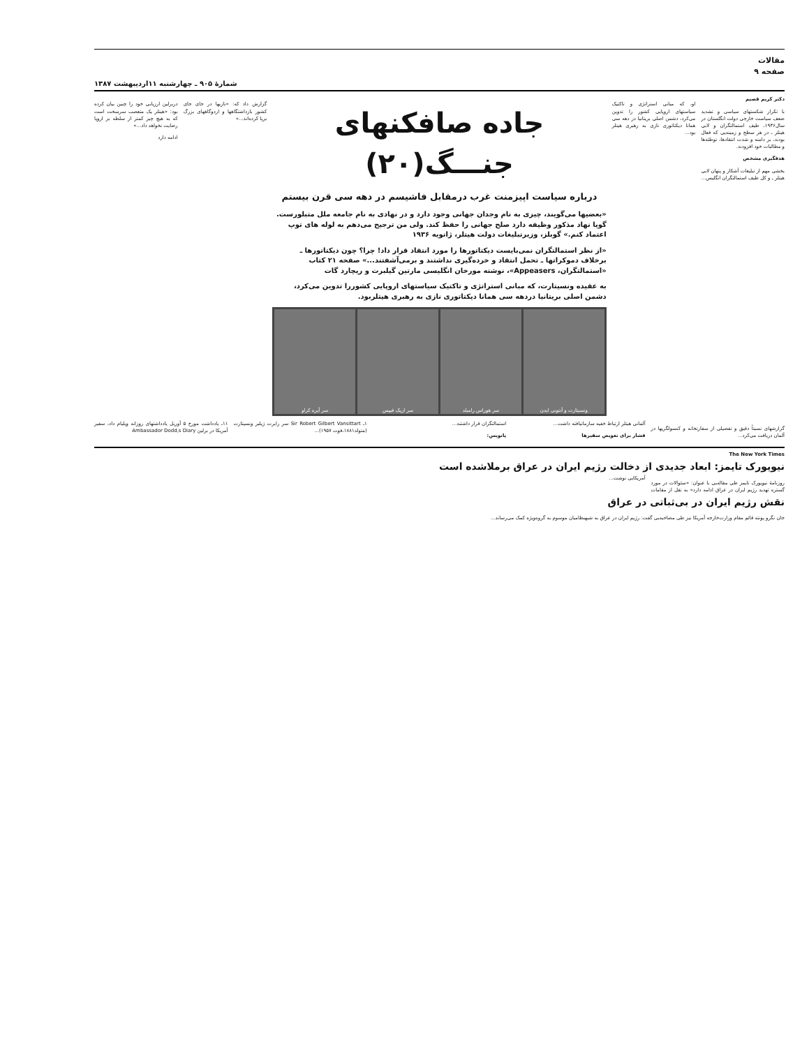مقالات
صفحه ۹
شمارهٔ ۹۰۵ ـ چهارشنبه ۱۱اردیبهشت ۱۳۸۷
دکتر کریم قصیم
با تکرار شکستهای سیاسی و تشدید ضعف سیاست خارجی دولت انگلستان در سال۱۹۳۶، طیف استمالتگران و لابی هیتلر ـ در هر سطح و زمینه‌یی که فعال بودند، بر دامنه و شدت انتقادها، توطئه‌ها و مطالبات خود افزودند.
هدفگیری مشخص
بخشی مهم از تبلیغات آشکار و پنهان لابی هیتلر ـ و کل طیف استمالتگران انگلیس...
او، که مبانی استراتژی و تاکتیک سیاستهای اروپایی کشور را تدوین می‌کرد، دشمن اصلی بریتانیا در دهه سی همانا دیکتاتوری نازی به رهبری هیتلر بود...
جاده صافکنهای جنـــگ(۲۰)
درباره سیاست اپیزمنت غرب درمقابل فاشیسم در دهه سی قرن بیستم
«بعضیها می‌گویند، چیزی به نام وجدان جهانی وجود دارد و در نهادی به نام جامعه ملل متبلورست. گویا نهاد مذکور وظیفه دارد صلح جهانی را حفظ کند. ولی من ترجیح می‌دهم به لوله های توپ اعتماد کنم.» گوبلز، وزیرتبلیغات دولت هیتلر، ژانویه ۱۹۳۶
«از نظر استمالتگران نمی‌بایست دیکتاتورها را مورد انتقاد قرار داد! چرا؟ چون دیکتاتورها ـ برخلاف دموکراتها ـ تحمل انتقاد و خرده‌گیری نداشتند و برمی‌آشفتند...» صفحه ۲۱ کتاب «استمالتگران، Appeasers»، نوشته مورخان انگلیسی مارتین گیلبرت و ریچارد گات
به عقیده ونسیتارت، که مبانی استراتژی و تاکتیک سیاستهای اروپایی کشوررا تدوین می‌کرد، دشمن اصلی بریتانیا دردهه سی همانا دیکتاتوری نازی به رهبری هیتلربود.
ونسیتارت و آنتونی ایدن سر هوراس رامبلد سر اریک فیپس سر آیره کراو
گزارش داد که: «نازیها در جای جای کشور بازداشتگاهها و اردوگاههای بزرگ برپا کرده‌اند...»
دربرلین ارزیابی خود را چنین بیان کرده بود: «هیتلر یک متعصب سرسخت است که به هیچ چیز کمتر از سلطه بر اروپا رضایت نخواهد داد...»
ادامه دارد
گزارشهای نسبتاً دقیق و تفصیلی از سفارتخانه و کنسولگریها در آلمان دریافت می‌کرد...
آلمانی هیتلر ارتباط خفیه سازمانیافته داشت...
فشار برای تعویض سفیرها
استمالتگران قرار داشتند...
پانویس:
۱ـ Sir Robert Gilbert Vansittart سر رابرت ژیلبر ونسیتارت (متولد۱۸۸۱،فوت ۱۹۵۷)...
۱۱ـ یادداشت مورخ ۵ آوریل یادداشتهای روزانه ویلیام داد، سفیر آمریکا در برلین Ambassador Dodd,s Diary
The New York Times
نیویورک تایمز: ابعاد جدیدی از دخالت رژیم ایران در عراق برملاشده است
روزنامهٔ نیویورک تایمز طی مقاله‌یی با عنوان: «سئوالات در مورد گستره تهدید رژیم ایران در عراق ادامه دارد» به نقل از مقامات آمریکایی نوشت...
نقش رژیم ایران در بی‌ثباتی در عراق
جان نگرو پونته قائم مقام وزارت‌خارجه آمریکا نیز طی مصاحبه‌یی گفت: رژیم ایران در عراق به شبهنظامیان موسوم به گروه‌ویژه کمک می‌رساند...